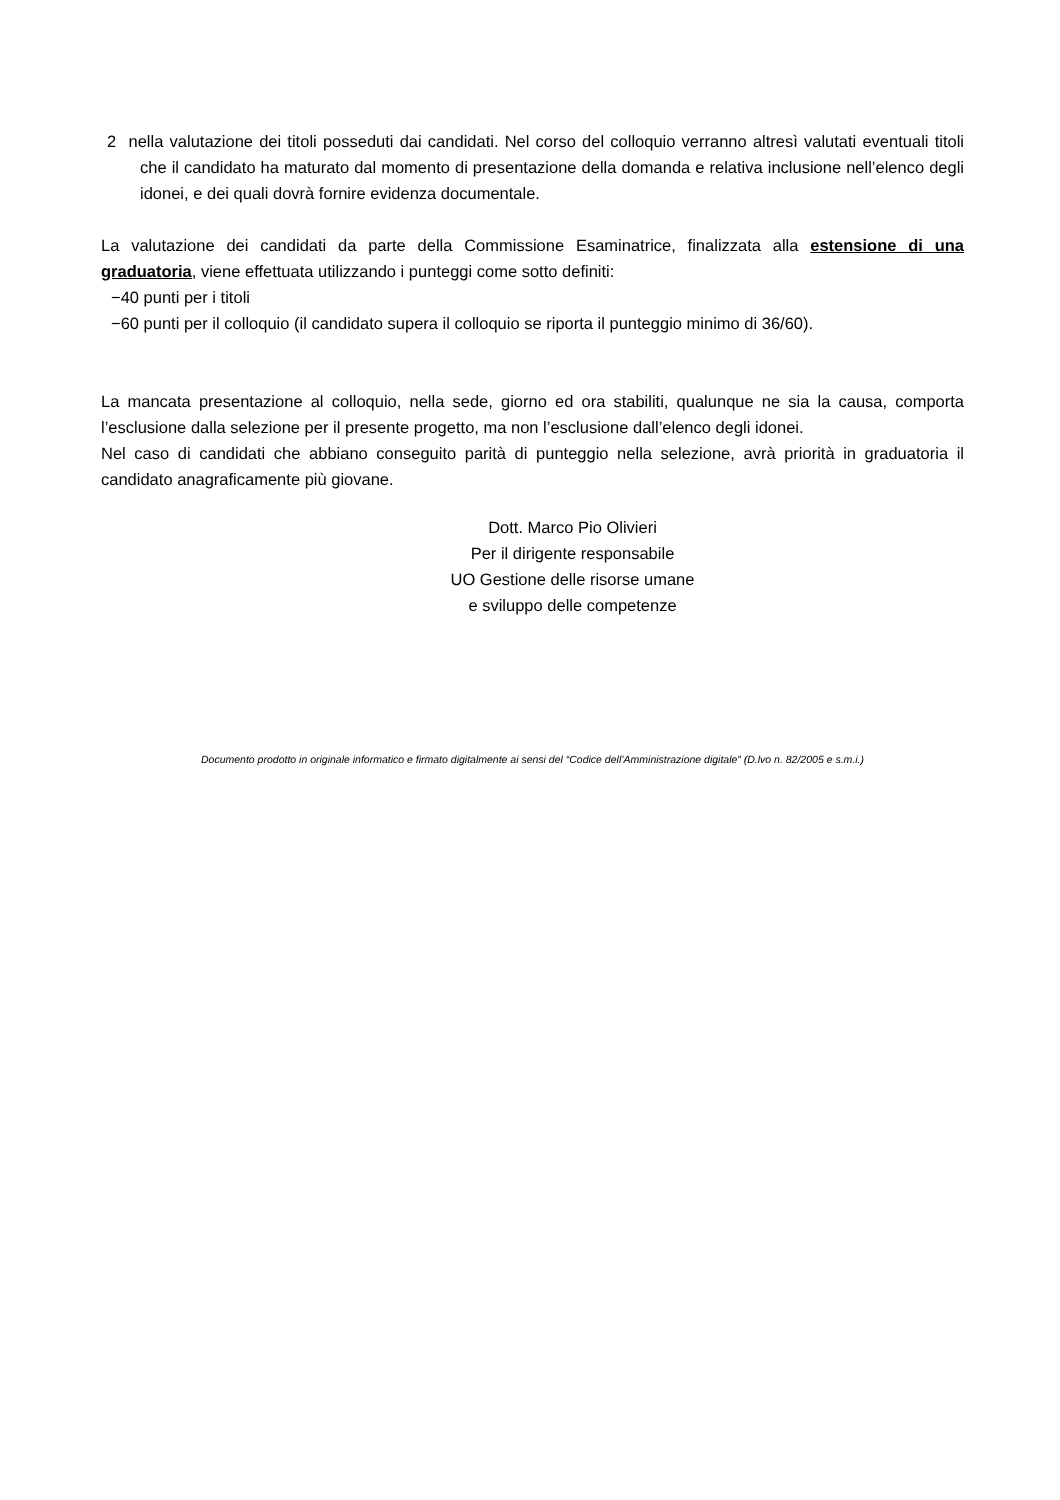2 nella valutazione dei titoli posseduti dai candidati. Nel corso del colloquio verranno altresì valutati eventuali titoli che il candidato ha maturato dal momento di presentazione della domanda e relativa inclusione nell’elenco degli idonei, e dei quali dovrà fornire evidenza documentale.
La valutazione dei candidati da parte della Commissione Esaminatrice, finalizzata alla estensione di una graduatoria, viene effettuata utilizzando i punteggi come sotto definiti:
−40 punti per i titoli
−60 punti per il colloquio (il candidato supera il colloquio se riporta il punteggio minimo di 36/60).
La mancata presentazione al colloquio, nella sede, giorno ed ora stabiliti, qualunque ne sia la causa, comporta l’esclusione dalla selezione per il presente progetto, ma non l’esclusione dall’elenco degli idonei.
Nel caso di candidati che abbiano conseguito parità di punteggio nella selezione, avrà priorità in graduatoria il candidato anagraficamente più giovane.
Dott. Marco Pio Olivieri
Per il dirigente responsabile
UO Gestione delle risorse umane
e sviluppo delle competenze
Documento prodotto in originale informatico e firmato digitalmente ai sensi del “Codice dell’Amministrazione digitale” (D.lvo n. 82/2005 e s.m.i.)